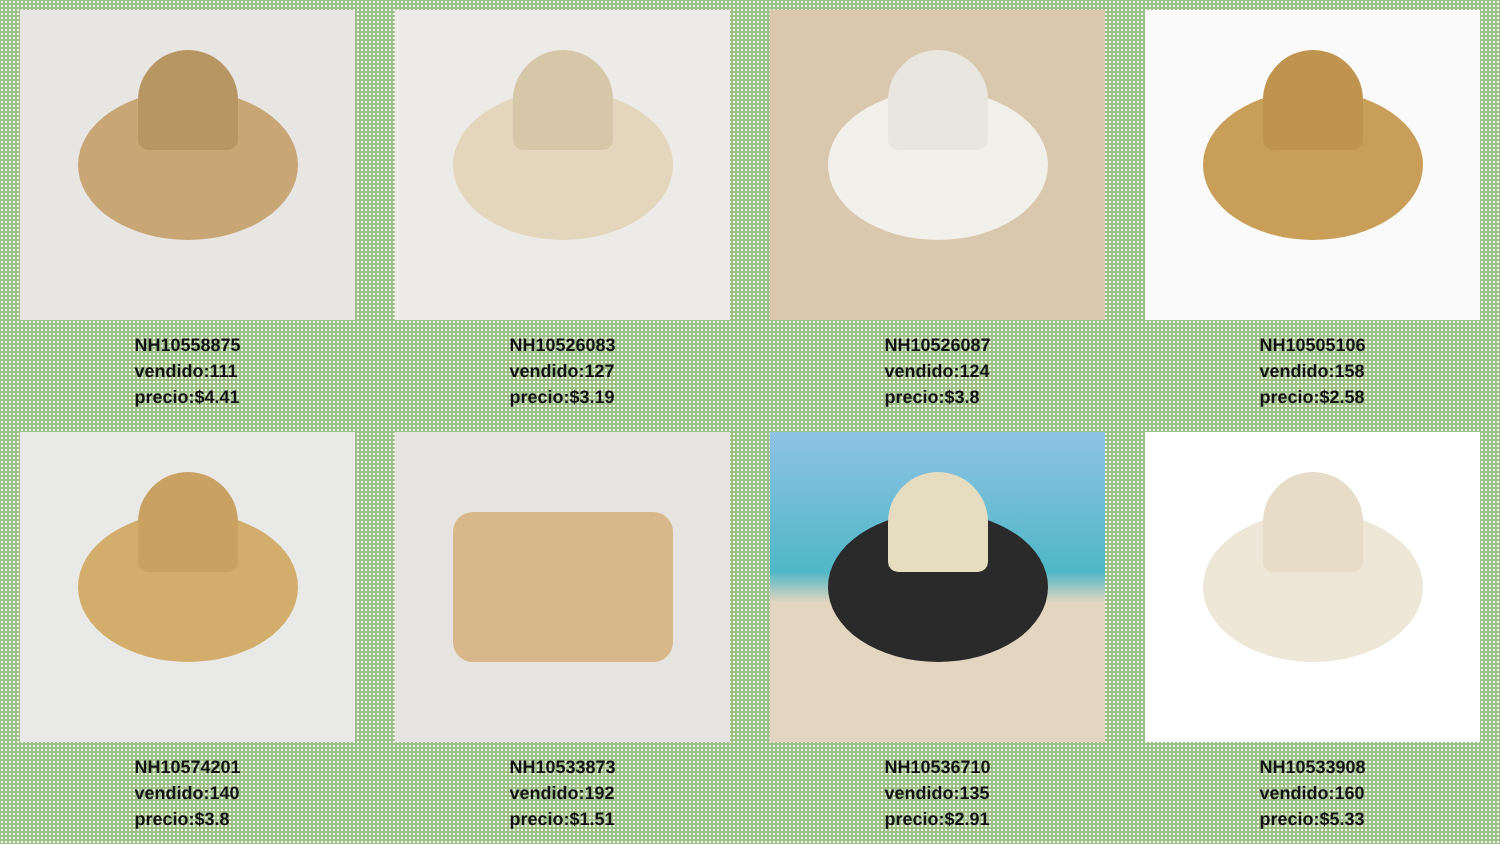NH10558875
vendido:111
precio:$4.41
NH10526083
vendido:127
precio:$3.19
NH10526087
vendido:124
precio:$3.8
NH10505106
vendido:158
precio:$2.58
NH10574201
vendido:140
precio:$3.8
NH10533873
vendido:192
precio:$1.51
NH10536710
vendido:135
precio:$2.91
NH10533908
vendido:160
precio:$5.33